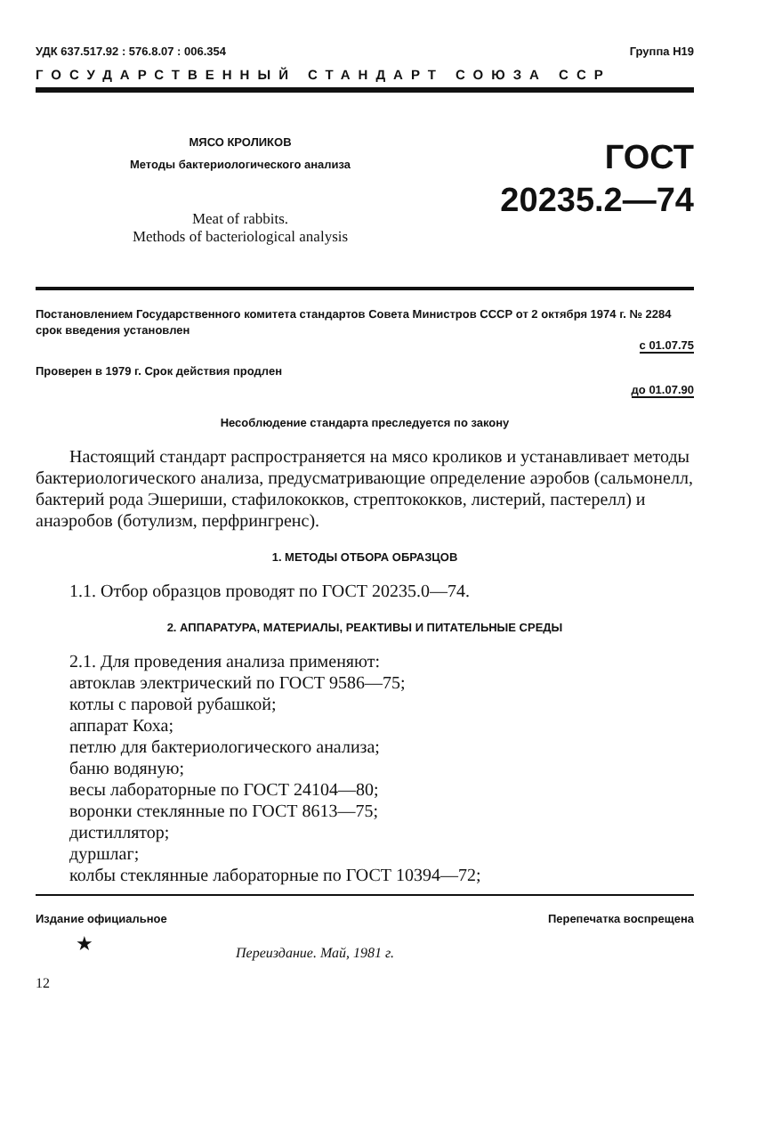УДК 637.517.92 : 576.8.07 : 006.354 Группа Н19
ГОСУДАРСТВЕННЫЙ СТАНДАРТ СОЮЗА ССР
МЯСО КРОЛИКОВ
Методы бактериологического анализа
Meat of rabbits.
Methods of bacteriological analysis
ГОСТ
20235.2—74
Постановлением Государственного комитета стандартов Совета Министров СССР от 2 октября 1974 г. № 2284 срок введения установлен
с 01.07.75
Проверен в 1979 г. Срок действия продлен
до 01.07.90
Несоблюдение стандарта преследуется по закону
Настоящий стандарт распространяется на мясо кроликов и устанавливает методы бактериологического анализа, предусматривающие определение аэробов (сальмонелл, бактерий рода Эшериши, стафилококков, стрептококков, листерий, пастерелл) и анаэробов (ботулизм, перфрингренс).
1. МЕТОДЫ ОТБОРА ОБРАЗЦОВ
1.1. Отбор образцов проводят по ГОСТ 20235.0—74.
2. АППАРАТУРА, МАТЕРИАЛЫ, РЕАКТИВЫ И ПИТАТЕЛЬНЫЕ СРЕДЫ
2.1. Для проведения анализа применяют:
автоклав электрический по ГОСТ 9586—75;
котлы с паровой рубашкой;
аппарат Коха;
петлю для бактериологического анализа;
баню водяную;
весы лабораторные по ГОСТ 24104—80;
воронки стеклянные по ГОСТ 8613—75;
дистиллятор;
дуршлаг;
колбы стеклянные лабораторные по ГОСТ 10394—72;
Издание официальное Перепечатка воспрещена
★ Переиздание. Май, 1981 г.
12